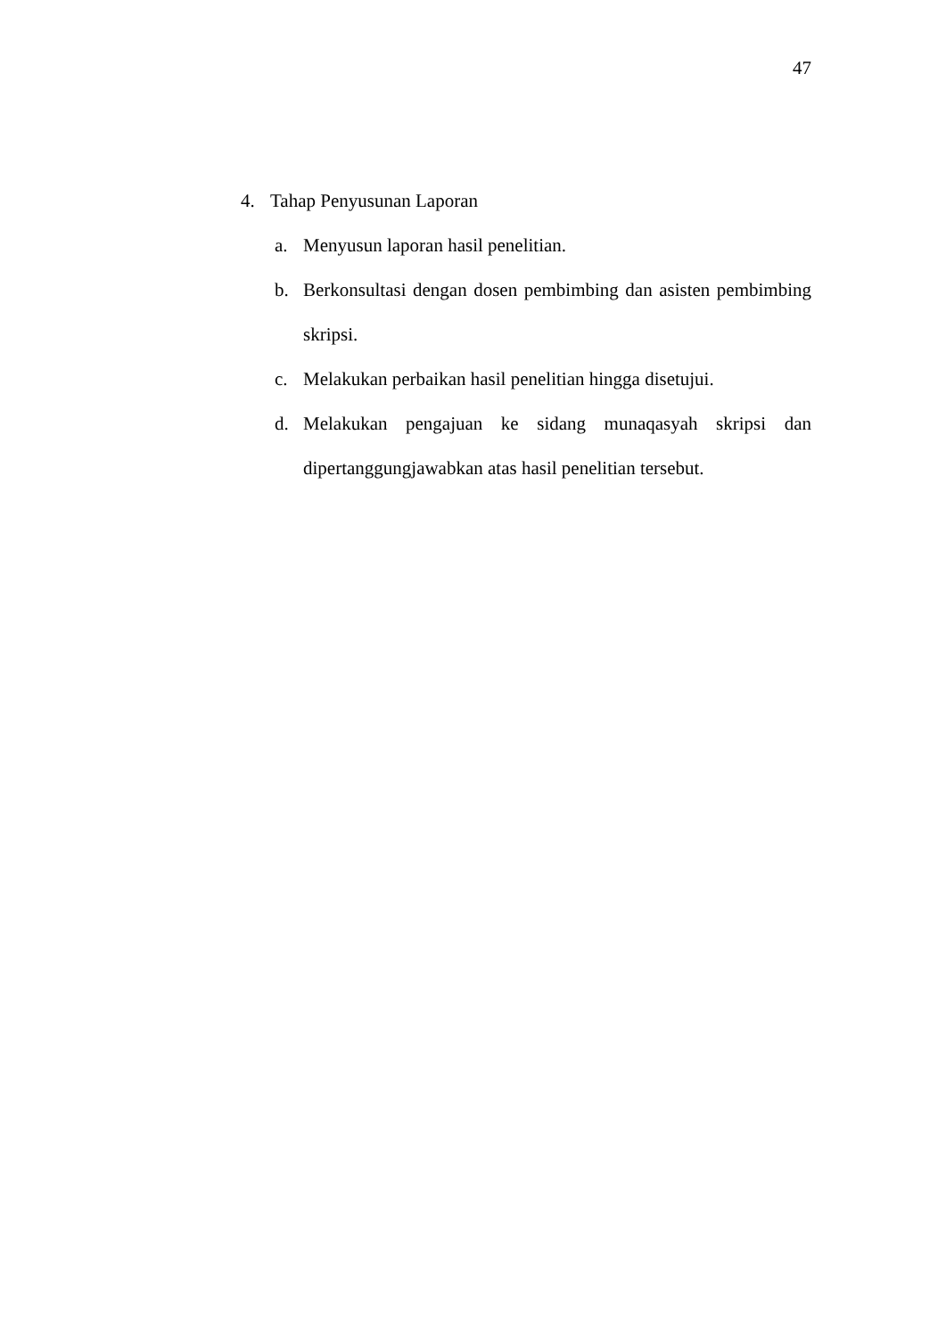47
4. Tahap Penyusunan Laporan
a. Menyusun laporan hasil penelitian.
b. Berkonsultasi dengan dosen pembimbing dan asisten pembimbing skripsi.
c. Melakukan perbaikan hasil penelitian hingga disetujui.
d. Melakukan pengajuan ke sidang munaqasyah skripsi dan dipertanggungjawabkan atas hasil penelitian tersebut.